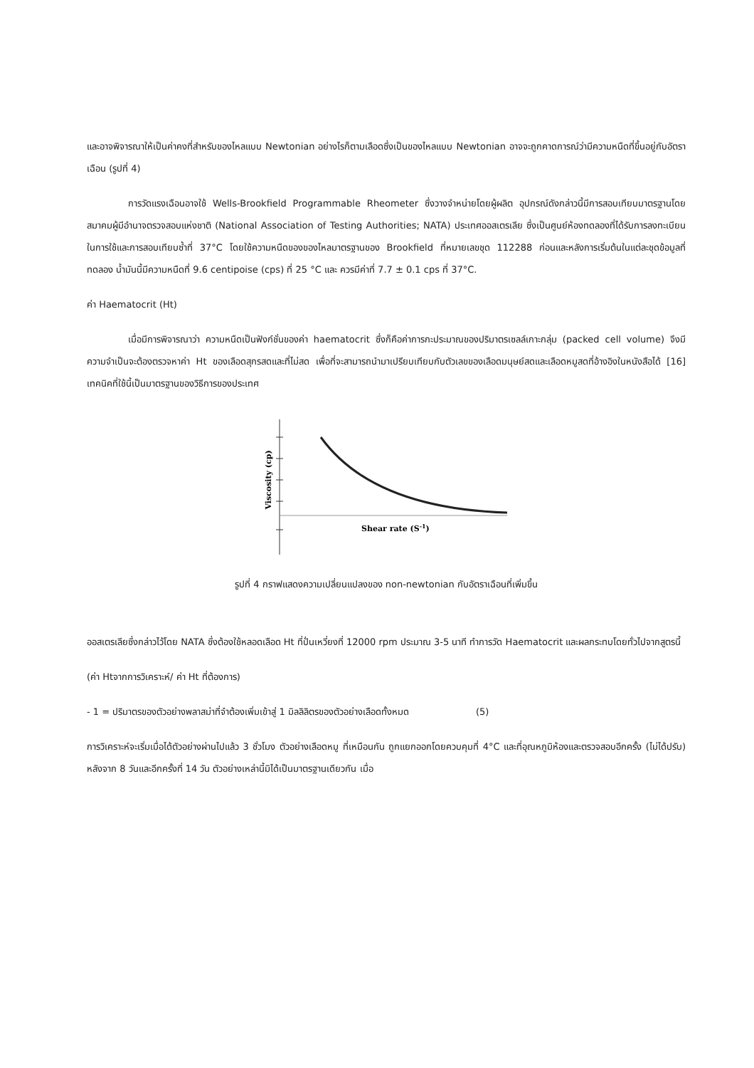และอาจพิจารณาให้เป็นค่าคงที่สำหรับของไหลแบบ Newtonian อย่างไรก็ตามเลือดซึ่งเป็นของไหลแบบ Newtonian อาจจะถูกคาดการณ์ว่ามีความหนืดที่ขึ้นอยู่กับอัตราเฉือน (รูปที่ 4)
การวัดแรงเฉือนอาจใช้ Wells-Brookfield Programmable Rheometer ซึ่งวางจำหน่ายโดยผู้ผลิต อุปกรณ์ดังกล่าวนี้มีการสอบเทียบมาตรฐานโดย สมาคมผู้มีอำนาจตรวจสอบแห่งชาติ (National Association of Testing Authorities; NATA) ประเทศออสเตรเลีย ซึ่งเป็นศูนย์ห้องทดลองที่ได้รับการลงทะเบียนในการใช้และการสอบเทียบซ้ำที่ 37°C โดยใช้ความหนืดของของไหลมาตรฐานของ Brookfield ที่หมายเลขชุด 112288 ก่อนและหลังการเริ่มต้นในแต่ละชุดข้อมูลที่ทดลอง น้ำมันนี้มีความหนืดที่ 9.6 centipoise (cps) ที่ 25 °C และ ควรมีค่าที่ 7.7 ± 0.1 cps ที่ 37°C.
ค่า Haematocrit (Ht)
เมื่อมีการพิจารณาว่า ความหนืดเป็นฟังก์ชั่นของค่า haematocrit ซึ่งก็คือค่าการกะประมาณของปริมาตรเซลล์เกาะกลุ่ม (packed cell volume) จึงมีความจำเป็นจะต้องตรวจหาค่า Ht ของเลือดสุกรสดและที่ไม่สด เพื่อที่จะสามารถนำมาเปรียบเทียบกับตัวเลขของเลือดมนุษย์สดและเลือดหมูสดที่อ้างอิงในหนังสือได้ [16] เทคนิคที่ใช้นี้เป็นมาตรฐานของวิธีการของประเทศ
Viscosity (cp)
Shear rate (S-1)
รูปที่ 4 กราฟแสดงความเปลี่ยนแปลงของ non-newtonian กับอัตราเฉือนที่เพิ่มขึ้น
ออสเตรเลียซึ่งกล่าวไว้โดย NATA ซึ่งต้องใช้หลอดเลือด Ht ที่ปั่นเหวี่ยงที่ 12000 rpm ประมาณ 3-5 นาที ทำการวัด Haematocrit และผลกระทบโดยทั่วไปจากสูตรนี้
(ค่า Htจากการวิเคราะห์/ ค่า Ht ที่ต้องการ)
- 1 = ปริมาตรของตัวอย่างพลาสม่าที่จำต้องเพิ่มเข้าสู่ 1 มิลลิลิตรของตัวอย่างเลือดทั้งหมด (5)
การวิเคราะห์จะเริ่มเมื่อได้ตัวอย่างผ่านไปแล้ว 3 ชั่วโมง ตัวอย่างเลือดหมู ที่เหมือนกัน ถูกแยกออกโดยควบคุมที่ 4°C และที่อุณหภูมิห้องและตรวจสอบอีกครั้ง (ไม่ได้ปรับ) หลังจาก 8 วันและอีกครั้งที่ 14 วัน ตัวอย่างเหล่านี้มิได้เป็นมาตรฐานเดียวกัน เมื่อ